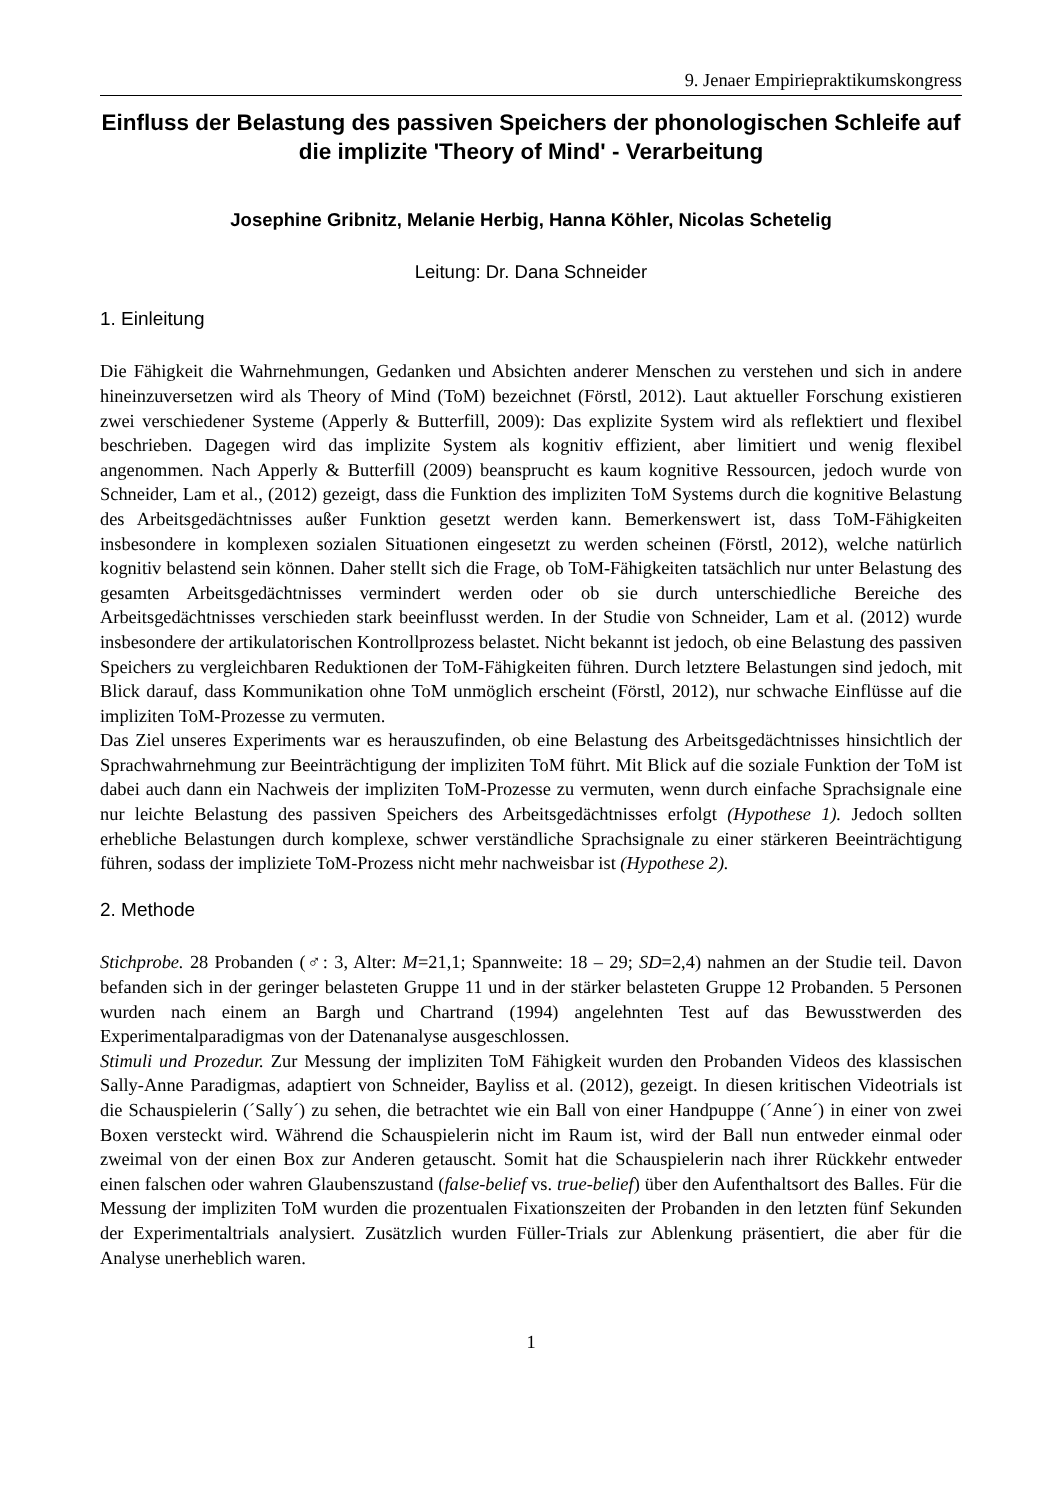9. Jenaer Empiriepraktikumskongress
Einfluss der Belastung des passiven Speichers der phonologischen Schleife auf die implizite 'Theory of Mind' - Verarbeitung
Josephine Gribnitz, Melanie Herbig, Hanna Köhler, Nicolas Schetelig
Leitung: Dr. Dana Schneider
1. Einleitung
Die Fähigkeit die Wahrnehmungen, Gedanken und Absichten anderer Menschen zu verstehen und sich in andere hineinzuversetzen wird als Theory of Mind (ToM) bezeichnet (Förstl, 2012). Laut aktueller Forschung existieren zwei verschiedener Systeme (Apperly & Butterfill, 2009): Das explizite System wird als reflektiert und flexibel beschrieben. Dagegen wird das implizite System als kognitiv effizient, aber limitiert und wenig flexibel angenommen. Nach Apperly & Butterfill (2009) beansprucht es kaum kognitive Ressourcen, jedoch wurde von Schneider, Lam et al., (2012) gezeigt, dass die Funktion des impliziten ToM Systems durch die kognitive Belastung des Arbeitsgedächtnisses außer Funktion gesetzt werden kann. Bemerkenswert ist, dass ToM-Fähigkeiten insbesondere in komplexen sozialen Situationen eingesetzt zu werden scheinen (Förstl, 2012), welche natürlich kognitiv belastend sein können. Daher stellt sich die Frage, ob ToM-Fähigkeiten tatsächlich nur unter Belastung des gesamten Arbeitsgedächtnisses vermindert werden oder ob sie durch unterschiedliche Bereiche des Arbeitsgedächtnisses verschieden stark beeinflusst werden. In der Studie von Schneider, Lam et al. (2012) wurde insbesondere der artikulatorischen Kontrollprozess belastet. Nicht bekannt ist jedoch, ob eine Belastung des passiven Speichers zu vergleichbaren Reduktionen der ToM-Fähigkeiten führen. Durch letztere Belastungen sind jedoch, mit Blick darauf, dass Kommunikation ohne ToM unmöglich erscheint (Förstl, 2012), nur schwache Einflüsse auf die impliziten ToM-Prozesse zu vermuten.
Das Ziel unseres Experiments war es herauszufinden, ob eine Belastung des Arbeitsgedächtnisses hinsichtlich der Sprachwahrnehmung zur Beeinträchtigung der impliziten ToM führt. Mit Blick auf die soziale Funktion der ToM ist dabei auch dann ein Nachweis der impliziten ToM-Prozesse zu vermuten, wenn durch einfache Sprachsignale eine nur leichte Belastung des passiven Speichers des Arbeitsgedächtnisses erfolgt (Hypothese 1). Jedoch sollten erhebliche Belastungen durch komplexe, schwer verständliche Sprachsignale zu einer stärkeren Beeinträchtigung führen, sodass der impliziete ToM-Prozess nicht mehr nachweisbar ist (Hypothese 2).
2. Methode
Stichprobe. 28 Probanden (♂: 3, Alter: M=21,1; Spannweite: 18 – 29; SD=2,4) nahmen an der Studie teil. Davon befanden sich in der geringer belasteten Gruppe 11 und in der stärker belasteten Gruppe 12 Probanden. 5 Personen wurden nach einem an Bargh und Chartrand (1994) angelehnten Test auf das Bewusstwerden des Experimentalparadigmas von der Datenanalyse ausgeschlossen.
Stimuli und Prozedur. Zur Messung der impliziten ToM Fähigkeit wurden den Probanden Videos des klassischen Sally-Anne Paradigmas, adaptiert von Schneider, Bayliss et al. (2012), gezeigt. In diesen kritischen Videotrials ist die Schauspielerin (´Sally´) zu sehen, die betrachtet wie ein Ball von einer Handpuppe (´Anne´) in einer von zwei Boxen versteckt wird. Während die Schauspielerin nicht im Raum ist, wird der Ball nun entweder einmal oder zweimal von der einen Box zur Anderen getauscht. Somit hat die Schauspielerin nach ihrer Rückkehr entweder einen falschen oder wahren Glaubenszustand (false-belief vs. true-belief) über den Aufenthaltsort des Balles. Für die Messung der impliziten ToM wurden die prozentualen Fixationszeiten der Probanden in den letzten fünf Sekunden der Experimentaltrials analysiert. Zusätzlich wurden Füller-Trials zur Ablenkung präsentiert, die aber für die Analyse unerheblich waren.
1